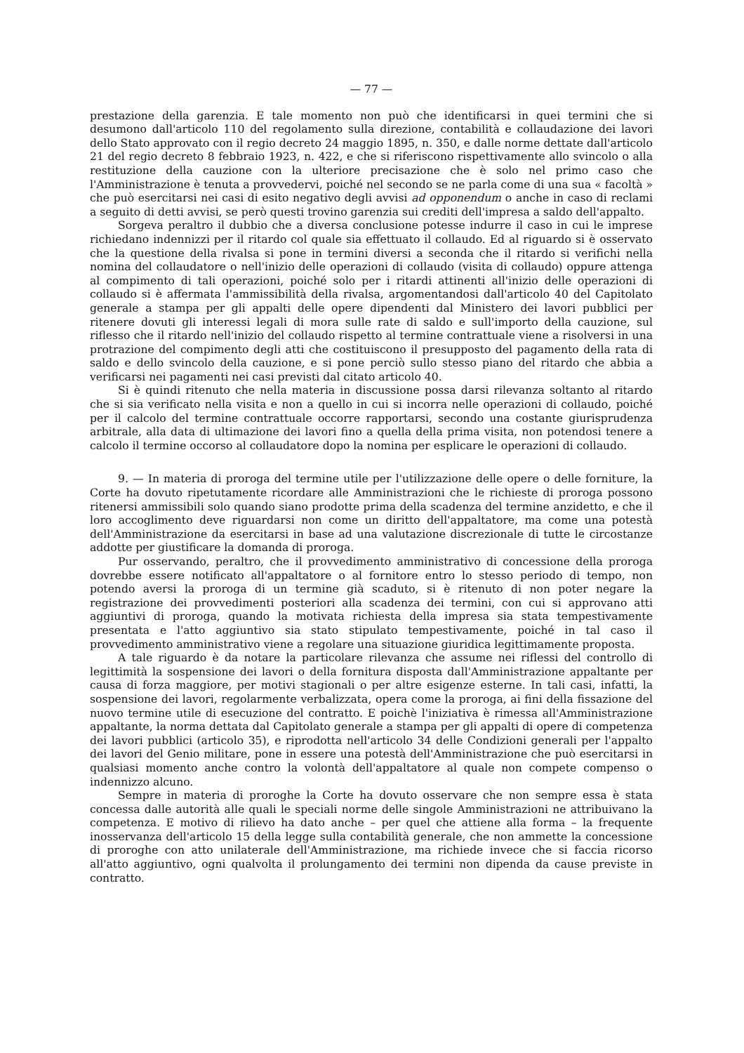— 77 —
prestazione della garenzia. E tale momento non può che identificarsi in quei termini che si desumono dall'articolo 110 del regolamento sulla direzione, contabilità e collaudazione dei lavori dello Stato approvato con il regio decreto 24 maggio 1895, n. 350, e dalle norme dettate dall'articolo 21 del regio decreto 8 febbraio 1923, n. 422, e che si riferiscono rispettivamente allo svincolo o alla restituzione della cauzione con la ulteriore precisazione che è solo nel primo caso che l'Amministrazione è tenuta a provvedervi, poiché nel secondo se ne parla come di una sua « facoltà » che può esercitarsi nei casi di esito negativo degli avvisi ad opponendum o anche in caso di reclami a seguito di detti avvisi, se però questi trovino garenzia sui crediti dell'impresa a saldo dell'appalto.
Sorgeva peraltro il dubbio che a diversa conclusione potesse indurre il caso in cui le imprese richiedano indennizzi per il ritardo col quale sia effettuato il collaudo. Ed al riguardo si è osservato che la questione della rivalsa si pone in termini diversi a seconda che il ritardo si verifichi nella nomina del collaudatore o nell'inizio delle operazioni di collaudo (visita di collaudo) oppure attenga al compimento di tali operazioni, poiché solo per i ritardi attinenti all'inizio delle operazioni di collaudo si è affermata l'ammissibilità della rivalsa, argomentandosi dall'articolo 40 del Capitolato generale a stampa per gli appalti delle opere dipendenti dal Ministero dei lavori pubblici per ritenere dovuti gli interessi legali di mora sulle rate di saldo e sull'importo della cauzione, sul riflesso che il ritardo nell'inizio del collaudo rispetto al termine contrattuale viene a risolversi in una protrazione del compimento degli atti che costituiscono il presupposto del pagamento della rata di saldo e dello svincolo della cauzione, e si pone perciò sullo stesso piano del ritardo che abbia a verificarsi nei pagamenti nei casi previsti dal citato articolo 40.
Si è quindi ritenuto che nella materia in discussione possa darsi rilevanza soltanto al ritardo che si sia verificato nella visita e non a quello in cui si incorra nelle operazioni di collaudo, poiché per il calcolo del termine contrattuale occorre rapportarsi, secondo una costante giurisprudenza arbitrale, alla data di ultimazione dei lavori fino a quella della prima visita, non potendosi tenere a calcolo il termine occorso al collaudatore dopo la nomina per esplicare le operazioni di collaudo.
9. — In materia di proroga del termine utile per l'utilizzazione delle opere o delle forniture, la Corte ha dovuto ripetutamente ricordare alle Amministrazioni che le richieste di proroga possono ritenersi ammissibili solo quando siano prodotte prima della scadenza del termine anzidetto, e che il loro accoglimento deve riguardarsi non come un diritto dell'appaltatore, ma come una potestà dell'Amministrazione da esercitarsi in base ad una valutazione discrezionale di tutte le circostanze addotte per giustificare la domanda di proroga.
Pur osservando, peraltro, che il provvedimento amministrativo di concessione della proroga dovrebbe essere notificato all'appaltatore o al fornitore entro lo stesso periodo di tempo, non potendo aversi la proroga di un termine già scaduto, si è ritenuto di non poter negare la registrazione dei provvedimenti posteriori alla scadenza dei termini, con cui si approvano atti aggiuntivi di proroga, quando la motivata richiesta della impresa sia stata tempestivamente presentata e l'atto aggiuntivo sia stato stipulato tempestivamente, poiché in tal caso il provvedimento amministrativo viene a regolare una situazione giuridica legittimamente proposta.
A tale riguardo è da notare la particolare rilevanza che assume nei riflessi del controllo di legittimità la sospensione dei lavori o della fornitura disposta dall'Amministrazione appaltante per causa di forza maggiore, per motivi stagionali o per altre esigenze esterne. In tali casi, infatti, la sospensione dei lavori, regolarmente verbalizzata, opera come la proroga, ai fini della fissazione del nuovo termine utile di esecuzione del contratto. E poichè l'iniziativa è rimessa all'Amministrazione appaltante, la norma dettata dal Capitolato generale a stampa per gli appalti di opere di competenza dei lavori pubblici (articolo 35), e riprodotta nell'articolo 34 delle Condizioni generali per l'appalto dei lavori del Genio militare, pone in essere una potestà dell'Amministrazione che può esercitarsi in qualsiasi momento anche contro la volontà dell'appaltatore al quale non compete compenso o indennizzo alcuno.
Sempre in materia di proroghe la Corte ha dovuto osservare che non sempre essa è stata concessa dalle autorità alle quali le speciali norme delle singole Amministrazioni ne attribuivano la competenza. E motivo di rilievo ha dato anche – per quel che attiene alla forma – la frequente inosservanza dell'articolo 15 della legge sulla contabilità generale, che non ammette la concessione di proroghe con atto unilaterale dell'Amministrazione, ma richiede invece che si faccia ricorso all'atto aggiuntivo, ogni qualvolta il prolungamento dei termini non dipenda da cause previste in contratto.